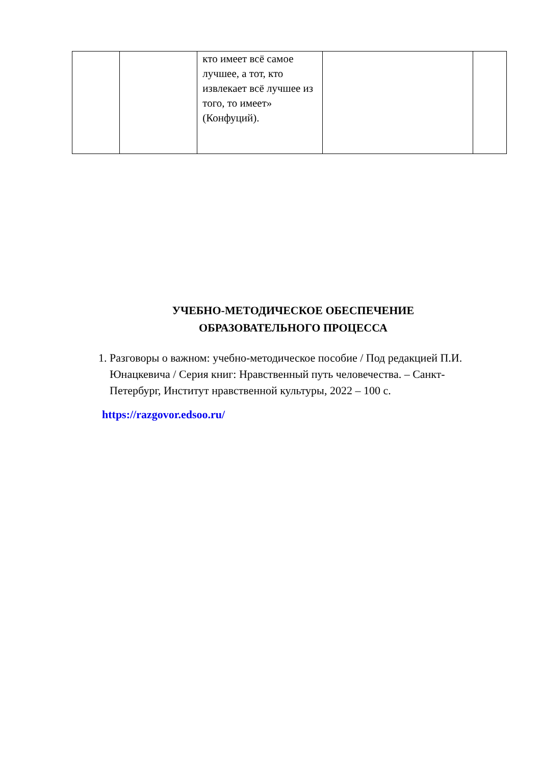| | | кто имеет всё самое лучшее, а тот, кто извлекает всё лучшее из того, то имеет» (Конфуций). | | |
УЧЕБНО-МЕТОДИЧЕСКОЕ ОБЕСПЕЧЕНИЕ
ОБРАЗОВАТЕЛЬНОГО ПРОЦЕССА
1. Разговоры о важном: учебно-методическое пособие / Под редакцией П.И. Юнацкевича / Серия книг: Нравственный путь человечества. – Санкт-Петербург, Институт нравственной культуры, 2022 – 100 с.
https://razgovor.edsoo.ru/